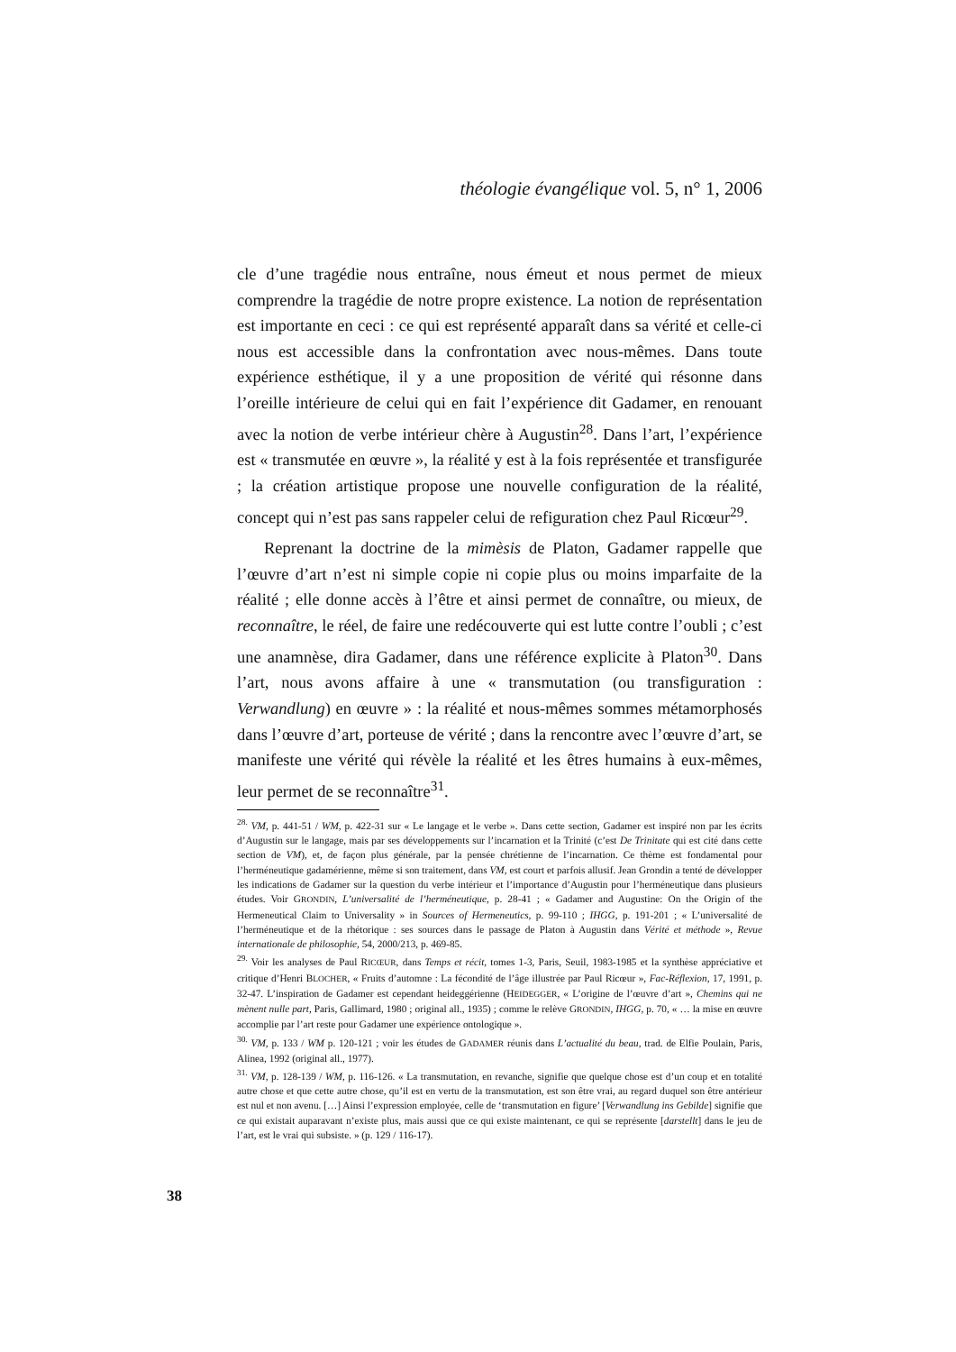théologie évangélique vol. 5, n° 1, 2006
cle d’une tragédie nous entraîne, nous émeut et nous permet de mieux comprendre la tragédie de notre propre existence. La notion de représentation est importante en ceci : ce qui est représenté apparaît dans sa vérité et celle-ci nous est accessible dans la confrontation avec nous-mêmes. Dans toute expérience esthétique, il y a une proposition de vérité qui résonne dans l’oreille intérieure de celui qui en fait l’expérience dit Gadamer, en renouant avec la notion de verbe intérieur chère à Augustin<sup>28</sup>. Dans l’art, l’expérience est « transmutée en œuvre », la réalité y est à la fois représentée et transfigurée ; la création artistique propose une nouvelle configuration de la réalité, concept qui n’est pas sans rappeler celui de refiguration chez Paul Ricœur<sup>29</sup>.
Reprenant la doctrine de la mimèsis de Platon, Gadamer rappelle que l’œuvre d’art n’est ni simple copie ni copie plus ou moins imparfaite de la réalité ; elle donne accès à l’être et ainsi permet de connaître, ou mieux, de reconnaître, le réel, de faire une redécouverte qui est lutte contre l’oubli ; c’est une anamnèse, dira Gadamer, dans une référence explicite à Platon<sup>30</sup>. Dans l’art, nous avons affaire à une « transmutation (ou transfiguration : Verwandlung) en œuvre » : la réalité et nous-mêmes sommes métamorphosés dans l’œuvre d’art, porteuse de vérité ; dans la rencontre avec l’œuvre d’art, se manifeste une vérité qui révèle la réalité et les êtres humains à eux-mêmes, leur permet de se reconnaître<sup>31</sup>.
<sup>28.</sup> VM, p. 441-51 / WM, p. 422-31 sur « Le langage et le verbe ». Dans cette section, Gadamer est inspiré non par les écrits d’Augustin sur le langage, mais par ses développements sur l’incarnation et la Trinité (c’est De Trinitate qui est cité dans cette section de VM), et, de façon plus générale, par la pensée chrétienne de l’incarnation. Ce thème est fondamental pour l’herméneutique gadamérienne, même si son traitement, dans VM, est court et parfois allusif. Jean Grondin a tenté de développer les indications de Gadamer sur la question du verbe intérieur et l’importance d’Augustin pour l’herméneutique dans plusieurs études. Voir GRONDIN, L’universalité de l’herméneutique, p. 28-41 ; « Gadamer and Augustine: On the Origin of the Hermeneutical Claim to Universality » in Sources of Hermeneutics, p. 99-110 ; IHGG, p. 191-201 ; « L’universalité de l’herméneutique et de la rhétorique : ses sources dans le passage de Platon à Augustin dans Vérité et méthode », Revue internationale de philosophie, 54, 2000/213, p. 469-85.
<sup>29.</sup> Voir les analyses de Paul RICŒUR, dans Temps et récit, tomes 1-3, Paris, Seuil, 1983-1985 et la synthèse appréciative et critique d’Henri BLOCHER, « Fruits d’automne : La fécondité de l’âge illustrée par Paul Ricœur », Fac-Réflexion, 17, 1991, p. 32-47. L’inspiration de Gadamer est cependant heideggérienne (HEIDEGGER, « L’origine de l’œuvre d’art », Chemins qui ne mènent nulle part, Paris, Gallimard, 1980 ; original all., 1935) ; comme le relève GRONDIN, IHGG, p. 70, « … la mise en œuvre accomplie par l’art reste pour Gadamer une expérience ontologique ».
<sup>30.</sup> VM, p. 133 / WM p. 120-121 ; voir les études de GADAMER réunis dans L’actualité du beau, trad. de Elfie Poulain, Paris, Alinea, 1992 (original all., 1977).
<sup>31.</sup> VM, p. 128-139 / WM, p. 116-126. « La transmutation, en revanche, signifie que quelque chose est d’un coup et en totalité autre chose et que cette autre chose, qu’il est en vertu de la transmutation, est son être vrai, au regard duquel son être antérieur est nul et non avenu. […] Ainsi l’expression employée, celle de ‘transmutation en figure’ [Verwandlung ins Gebilde] signifie que ce qui existait auparavant n’existe plus, mais aussi que ce qui existe maintenant, ce qui se représente [darstellt] dans le jeu de l’art, est le vrai qui subsiste. » (p. 129 / 116-17).
38